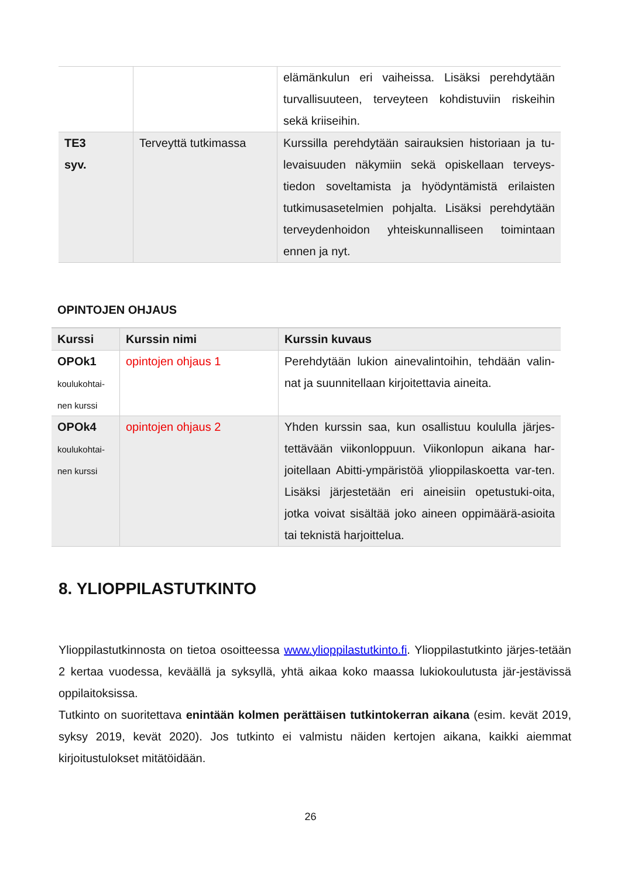| | | elämänkulun eri vaiheissa. Lisäksi perehdytään turvallisuuteen, terveyteen kohdistuviin riskeihin sekä kriiseihin. |
| TE3 syv. | Terveyttä tutkimassa | Kurssilla perehdytään sairauksien historiaan ja tu-levaisuuden näkymiin sekä opiskellaan terveys-tiedon soveltamista ja hyödyntämistä erilaisten tutkimusasetelmien pohjalta. Lisäksi perehdytään terveydenhoidon yhteiskunnalliseen toimintaan ennen ja nyt. |
OPINTOJEN OHJAUS
| Kurssi | Kurssin nimi | Kurssin kuvaus |
| --- | --- | --- |
| OPOk1 koulukohtai- nen kurssi | opintojen ohjaus 1 | Perehdytään lukion ainevalintoihin, tehdään valin-nat ja suunnitellaan kirjoitettavia aineita. |
| OPOk4 koulukohtai- nen kurssi | opintojen ohjaus 2 | Yhden kurssin saa, kun osallistuu koululla järjes-tettävään viikonloppuun. Viikonlopun aikana har-joitellaan Abitti-ympäristöä ylioppilaskoetta var-ten. Lisäksi järjestetään eri aineisiin opetustuki-oita, jotka voivat sisältää joko aineen oppimäärä-asioita tai teknistä harjoittelua. |
8. YLIOPPILASTUTKINTO
Ylioppilastutkinnosta on tietoa osoitteessa www.ylioppilastutkinto.fi. Ylioppilastutkinto järjes-tetään 2 kertaa vuodessa, keväällä ja syksyllä, yhtä aikaa koko maassa lukiokoulutusta jär-jestävissä oppilaitoksissa.
Tutkinto on suoritettava enintään kolmen perättäisen tutkintokerran aikana (esim. kevät 2019, syksy 2019, kevät 2020). Jos tutkinto ei valmistu näiden kertojen aikana, kaikki aiemmat kirjoitustulokset mitätöidään.
26